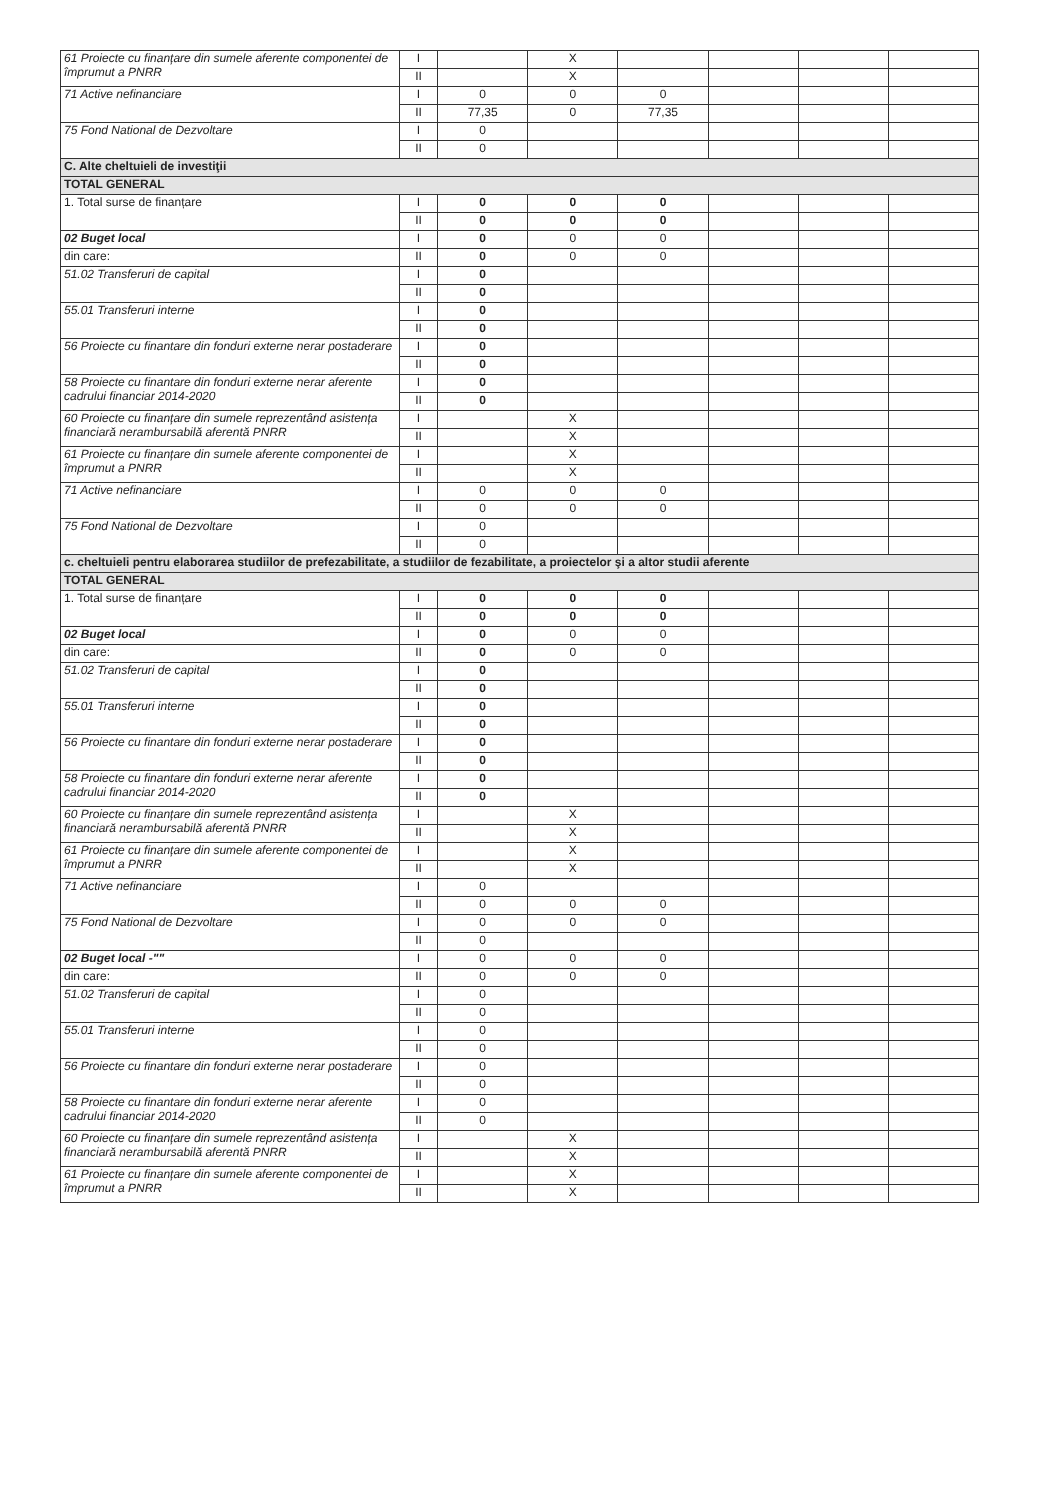| 61 Proiecte cu finanțare din sumele aferente componentei de împrumut a PNRR | I | | X | | | | |
| | II | | X | | | | |
| 71 Active nefinanciare | I | 0 | 0 | 0 | | | |
| | II | 77,35 | 0 | 77,35 | | | |
| 75 Fond National de Dezvoltare | I | 0 | | | | | |
| | II | 0 | | | | | |
| C. Alte cheltuieli de investiţii | | | | | | | |
| TOTAL GENERAL | | | | | | | |
| 1. Total surse de finanțare | I | 0 | 0 | 0 | | | |
| | II | 0 | 0 | 0 | | | |
| 02 Buget local | I | 0 | 0 | 0 | | | |
| din care: | II | 0 | 0 | 0 | | | |
| 51.02 Transferuri de capital | I | 0 | | | | | |
| | II | 0 | | | | | |
| 55.01 Transferuri interne | I | 0 | | | | | |
| | II | 0 | | | | | |
| 56 Proiecte cu finantare din fonduri externe nerar postaderare | I | 0 | | | | | |
| | II | 0 | | | | | |
| 58 Proiecte cu finantare din fonduri externe nerar aferente cadrului financiar 2014-2020 | I | 0 | | | | | |
| | II | 0 | | | | | |
| 60 Proiecte cu finanțare din sumele reprezentând asistența financiară nerambursabilă aferentă PNRR | I | | X | | | | |
| | II | | X | | | | |
| 61 Proiecte cu finanțare din sumele aferente componentei de împrumut a PNRR | I | | X | | | | |
| | II | | X | | | | |
| 71 Active nefinanciare | I | 0 | 0 | 0 | | | |
| | II | 0 | 0 | 0 | | | |
| 75 Fond National de Dezvoltare | I | 0 | | | | | |
| | II | 0 | | | | | |
| c. cheltuieli pentru elaborarea studiilor de prefezabilitate, a studiilor de fezabilitate, a proiectelor şi a altor studii aferente | | | | | | | |
| TOTAL GENERAL | | | | | | | |
| 1. Total surse de finanțare | I | 0 | 0 | 0 | | | |
| | II | 0 | 0 | 0 | | | |
| 02 Buget local | I | 0 | 0 | 0 | | | |
| din care: | II | 0 | 0 | 0 | | | |
| 51.02 Transferuri de capital | I | 0 | | | | | |
| | II | 0 | | | | | |
| 55.01 Transferuri interne | I | 0 | | | | | |
| | II | 0 | | | | | |
| 56 Proiecte cu finantare din fonduri externe nerar postaderare | I | 0 | | | | | |
| | II | 0 | | | | | |
| 58 Proiecte cu finantare din fonduri externe nerar aferente cadrului financiar 2014-2020 | I | 0 | | | | | |
| | II | 0 | | | | | |
| 60 Proiecte cu finanțare din sumele reprezentând asistența financiară nerambursabilă aferentă PNRR | I | | X | | | | |
| | II | | X | | | | |
| 61 Proiecte cu finanțare din sumele aferente componentei de împrumut a PNRR | I | | X | | | | |
| | II | | X | | | | |
| 71 Active nefinanciare | I | 0 | | | | | |
| | II | 0 | 0 | 0 | | | |
| 75 Fond National de Dezvoltare | I | 0 | 0 | 0 | | | |
| | II | 0 | | | | | |
| 02 Buget local -"" | I | 0 | 0 | 0 | | | |
| din care: | II | 0 | 0 | 0 | | | |
| 51.02 Transferuri de capital | I | 0 | | | | | |
| | II | 0 | | | | | |
| 55.01 Transferuri interne | I | 0 | | | | | |
| | II | 0 | | | | | |
| 56 Proiecte cu finantare din fonduri externe nerar postaderare | I | 0 | | | | | |
| | II | 0 | | | | | |
| 58 Proiecte cu finantare din fonduri externe nerar aferente cadrului financiar 2014-2020 | I | 0 | | | | | |
| | II | 0 | | | | | |
| 60 Proiecte cu finanțare din sumele reprezentând asistența financiară nerambursabilă aferentă PNRR | I | | X | | | | |
| | II | | X | | | | |
| 61 Proiecte cu finanțare din sumele aferente componentei de împrumut a PNRR | I | | X | | | | |
| | II | | X | | | | |